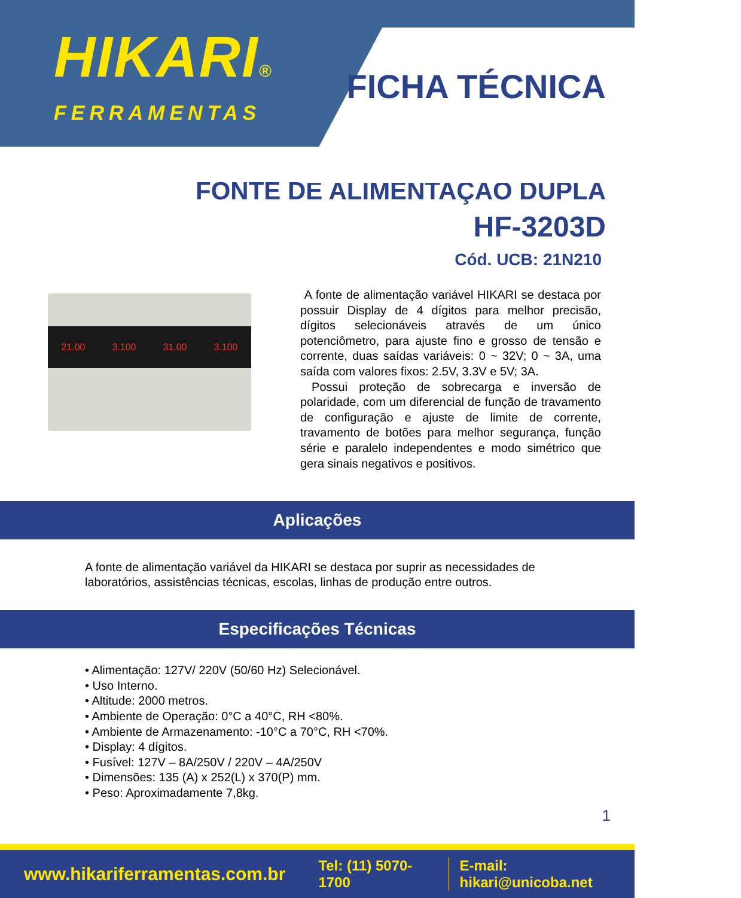HIKARI®
FERRAMENTAS
FICHA TÉCNICA
FONTE DE ALIMENTAÇÃO DUPLA
HF-3203D
Cód. UCB: 21N210
21.00 3.100 31.00 3.100
A fonte de alimentação variável HIKARI se destaca por possuir Display de 4 dígitos para melhor precisão, dígitos selecionáveis através de um único potenciômetro, para ajuste fino e grosso de tensão e corrente, duas saídas variáveis: 0 ~ 32V; 0 ~ 3A, uma saída com valores fixos: 2.5V, 3.3V e 5V; 3A.
Possui proteção de sobrecarga e inversão de polaridade, com um diferencial de função de travamento de configuração e ajuste de limite de corrente, travamento de botões para melhor segurança, função série e paralelo independentes e modo simétrico que gera sinais negativos e positivos.
Aplicações
A fonte de alimentação variável da HIKARI se destaca por suprir as necessidades de laboratórios, assistências técnicas, escolas, linhas de produção entre outros.
Especificações Técnicas
• Alimentação: 127V/ 220V (50/60 Hz) Selecionável.
• Uso Interno.
• Altitude: 2000 metros.
• Ambiente de Operação: 0°C a 40°C, RH <80%.
• Ambiente de Armazenamento: -10°C a 70°C, RH <70%.
• Display: 4 dígitos.
• Fusível: 127V – 8A/250V / 220V – 4A/250V
• Dimensões: 135 (A) x 252(L) x 370(P) mm.
• Peso: Aproximadamente 7,8kg.
1
www.hikariferramentas.com.br Tel: (11) 5070-1700 E-mail: hikari@unicoba.net